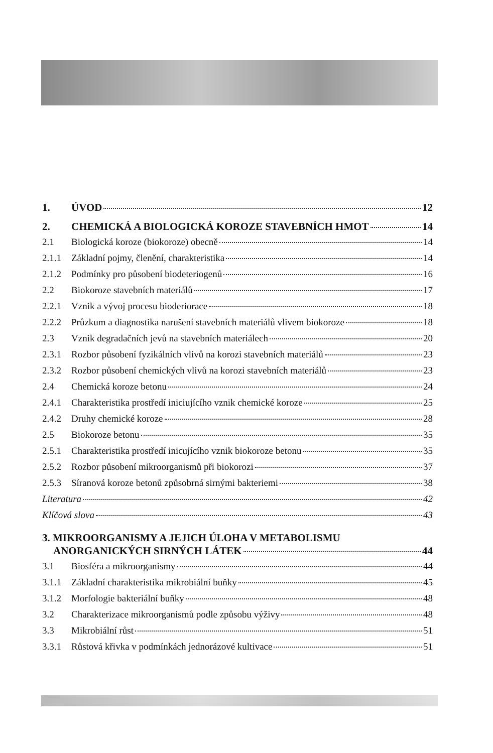1. ÚVOD 12
2. CHEMICKÁ A BIOLOGICKÁ KOROZE STAVEBNÍCH HMOT 14
2.1 Biologická koroze (biokoroze) obecně 14
2.1.1 Základní pojmy, členění, charakteristika 14
2.1.2 Podmínky pro působení biodeteriogenů 16
2.2 Biokoroze stavebních materiálů 17
2.2.1 Vznik a vývoj procesu bioderiorace 18
2.2.2 Průzkum a diagnostika narušení stavebních materiálů vlivem biokoroze 18
2.3 Vznik degradačních jevů na stavebních materiálech 20
2.3.1 Rozbor působení fyzikálních vlivů na korozi stavebních materiálů 23
2.3.2 Rozbor působení chemických vlivů na korozi stavebních materiálů 23
2.4 Chemická koroze betonu 24
2.4.1 Charakteristika prostředí iniciujícího vznik chemické koroze 25
2.4.2 Druhy chemické koroze 28
2.5 Biokoroze betonu 35
2.5.1 Charakteristika prostředí inicujícího vznik biokoroze betonu 35
2.5.2 Rozbor působení mikroorganismů při biokorozi 37
2.5.3 Síranová koroze betonů způsobrná sirnými bakteriemi 38
Literatura 42
Klíčová slova 43
3. MIKROORGANISMY A JEJICH ÚLOHA V METABOLISMU
ANORGANICKÝCH SIRNÝCH LÁTEK 44
3.1 Biosféra a mikroorganismy 44
3.1.1 Základní charakteristika mikrobiální buňky 45
3.1.2 Morfologie bakteriální buňky 48
3.2 Charakterizace mikroorganismů podle způsobu výživy 48
3.3 Mikrobiální růst 51
3.3.1 Růstová křivka v podmínkách jednorázové kultivace 51